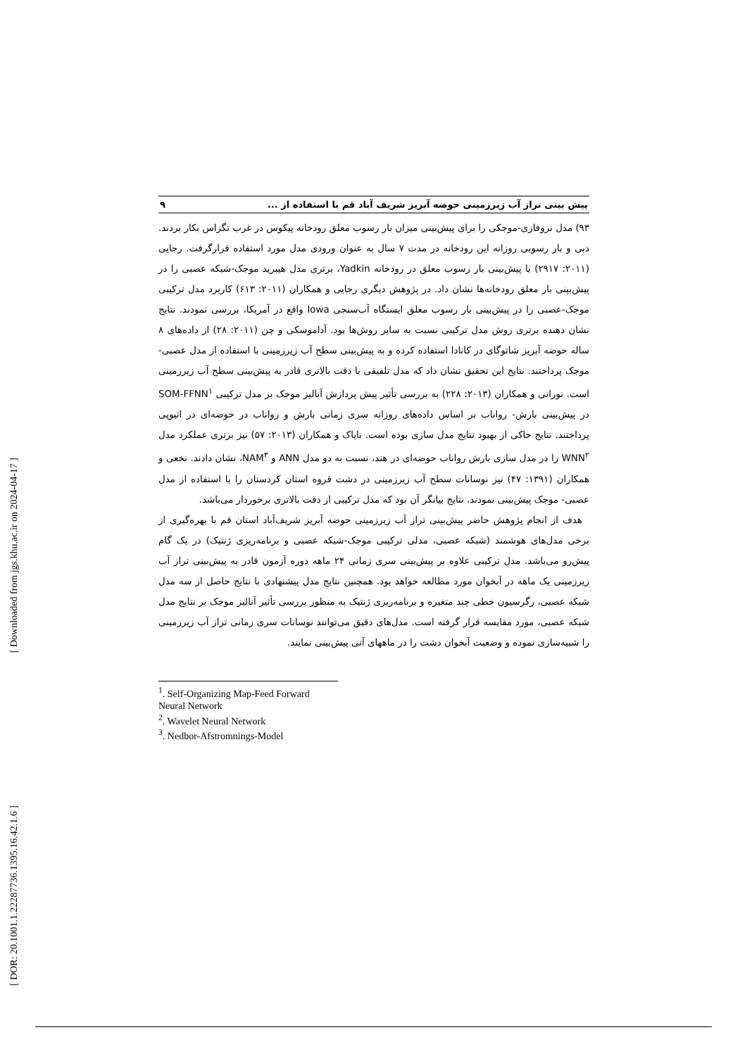[ Downloaded from jgs.khu.ac.ir on 2024-04-17 ]
[ DOR: 20.1001.1.22287736.1395.16.42.1.6 ]
پیش بینی تراز آب زیرزمینی حوضه آبریز شریف آباد قم با استفاده از ... ۹
۹۳) مدل نروفازی-موجکی را برای پیش‌بینی میزان بار رسوب معلق رودخانه پیکوس در غرب تگزاس بکار بردند. دبی و بار رسوبی روزانه این رودخانه در مدت ۷ سال به عنوان ورودی مدل مورد استفاده قرارگرفت. رجایی (۲۰۱۱: ۲۹۱۷) با پیش‌بینی بار رسوب معلق در رودخانه Yadkin، برتری مدل هیبرید موجک-شبکه عصبی را در پیش‌بینی بار معلق رودخانه‌ها نشان داد. در پژوهش دیگری رجایی و همکاران (۲۰۱۱: ۶۱۳) کاربرد مدل ترکیبی موجک-عصبی را در پیش‌بینی بار رسوب معلق ایستگاه آب‌سنجی Iowa واقع در آمریکا، بررسی نمودند. نتایج نشان دهنده برتری روش مدل ترکیبی نسبت به سایر روش‌ها بود. آداموسکی و چن (۲۰۱۱: ۲۸) از داده‌های ۸ ساله حوضه آبریز شاتوگای در کانادا استفاده کرده و به پیش‌بینی سطح آب زیرزمینی با استفاده از مدل عصبی-موجک پرداختند. نتایج این تحقیق نشان داد که مدل تلفیقی با دقت بالاتری قادر به پیش‌بینی سطح آب زیرزمینی است. نورانی و همکاران (۲۰۱۳: ۲۲۸) به بررسی تأثیر پیش پردازش آنالیز موجک بر مدل ترکیبی SOM-FFNN<sup>۱</sup> در پیش‌بینی بارش- رواناب بر اساس داده‌های روزانه سری زمانی بارش و رواناب در حوضه‌ای در اتیوپی پرداختند. نتایج حاکی از بهبود نتایج مدل سازی بوده است. نایاک و همکاران (۲۰۱۳: ۵۷) نیز برتری عملکرد مدل WNN<sup>۲</sup> را در مدل سازی بارش رواناب حوضه‌ای در هند، نسبت به دو مدل ANN و NAM<sup>۳</sup>، نشان دادند. نخعی و همکاران (۱۳۹۱: ۴۷) نیز نوسانات سطح آب زیرزمینی در دشت قروه استان کردستان را با استفاده از مدل عصبی- موجک پیش‌بینی نمودند. نتایج بیانگر آن بود که مدل ترکیبی از دقت بالاتری برخوردار می‌باشد.
هدف از انجام پژوهش حاضر پیش‌بینی تراز آب زیرزمینی حوضه آبریز شریف‌آباد استان قم با بهره‌گیری از برخی مدل‌های هوشمند (شبکه عصبی، مدلی ترکیبی موجک-شبکه عصبی و برنامه‌ریزی ژنتیک) در یک گام پیش‌رو می‌باشد. مدل ترکیبی علاوه بر پیش‌بینی سری زمانی ۲۴ ماهه دوره آزمون قادر به پیش‌بینی تراز آب زیرزمینی یک ماهه در آبخوان مورد مطالعه خواهد بود. همچنین نتایج مدل پیشنهادی با نتایج حاصل از سه مدل شبکه عصبی، رگرسیون خطی چند متغیره و برنامه‌ریزی ژنتیک به منظور بررسی تأثیر آنالیز موجک بر نتایج مدل شبکه عصبی، مورد مقایسه قرار گرفته است. مدل‌های دقیق می‌توانند نوسانات سری زمانی تراز آب زیرزمینی را شبیه‌سازی نموده و وضعیت آبخوان دشت را در ماههای آتی پیش‌بینی نمایند.
<sup>1</sup>. Self-Organizing Map-Feed Forward Neural Network
<sup>2</sup>. Wavelet Neural Network
<sup>3</sup>. Nedbor-Afstromnings-Model